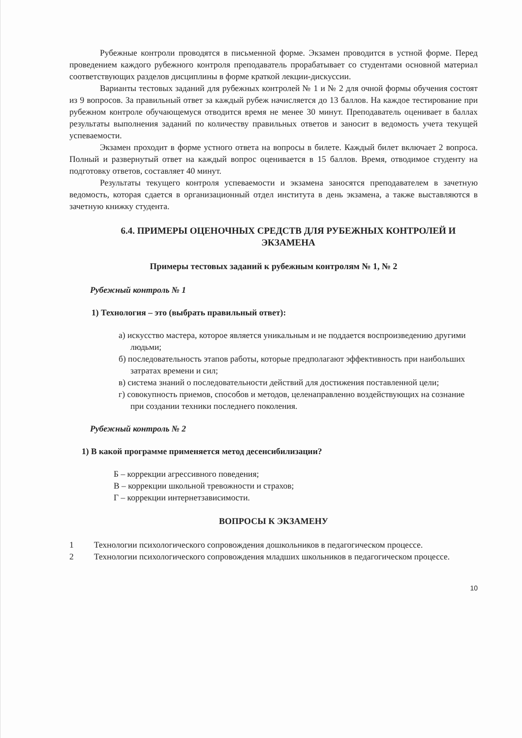Рубежные контроли проводятся в письменной форме. Экзамен проводится в устной форме. Перед проведением каждого рубежного контроля преподаватель прорабатывает со студентами основной материал соответствующих разделов дисциплины в форме краткой лекции-дискуссии.
Варианты тестовых заданий для рубежных контролей № 1 и № 2 для очной формы обучения состоят из 9 вопросов. За правильный ответ за каждый рубеж начисляется до 13 баллов. На каждое тестирование при рубежном контроле обучающемуся отводится время не менее 30 минут. Преподаватель оценивает в баллах результаты выполнения заданий по количеству правильных ответов и заносит в ведомость учета текущей успеваемости.
Экзамен проходит в форме устного ответа на вопросы в билете. Каждый билет включает 2 вопроса. Полный и развернутый ответ на каждый вопрос оценивается в 15 баллов. Время, отводимое студенту на подготовку ответов, составляет 40 минут.
Результаты текущего контроля успеваемости и экзамена заносятся преподавателем в зачетную ведомость, которая сдается в организационный отдел института в день экзамена, а также выставляются в зачетную книжку студента.
6.4. ПРИМЕРЫ ОЦЕНОЧНЫХ СРЕДСТВ ДЛЯ РУБЕЖНЫХ КОНТРОЛЕЙ И ЭКЗАМЕНА
Примеры тестовых заданий к рубежным контролям № 1, № 2
Рубежный контроль № 1
1) Технология – это (выбрать правильный ответ):
а) искусство мастера, которое является уникальным и не поддается воспроизведению другими людьми;
б) последовательность этапов работы, которые предполагают эффективность при наибольших затратах времени и сил;
в) система знаний о последовательности действий для достижения поставленной цели;
г) совокупность приемов, способов и методов, целенаправленно воздействующих на сознание при создании техники последнего поколения.
Рубежный контроль № 2
1) В какой программе применяется метод десенсибилизации?
Б – коррекции агрессивного поведения;
В – коррекции школьной тревожности и страхов;
Г – коррекции интернетзависимости.
ВОПРОСЫ К ЭКЗАМЕНУ
1 Технологии психологического сопровождения дошкольников в педагогическом процессе.
2 Технологии психологического сопровождения младших школьников в педагогическом процессе.
10